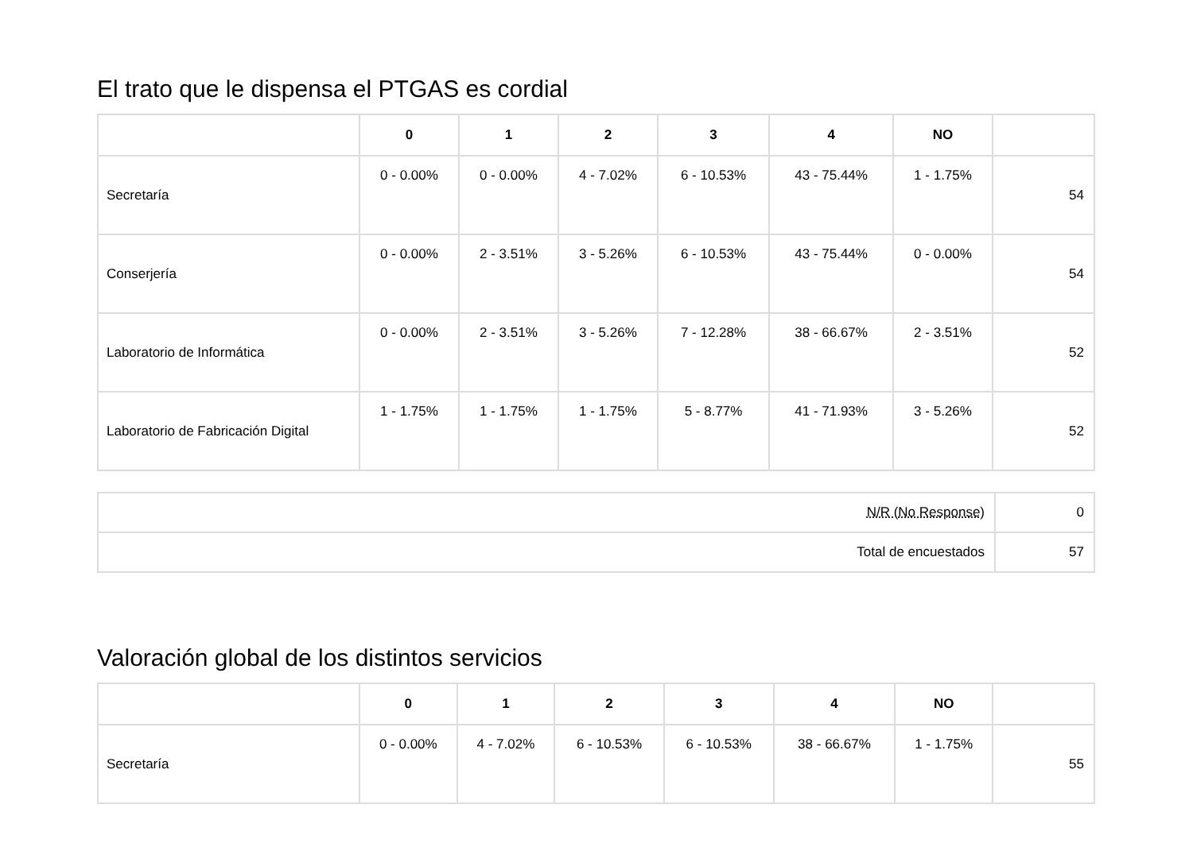El trato que le dispensa el PTGAS es cordial
| | 0 | 1 | 2 | 3 | 4 | NO | |
| --- | --- | --- | --- | --- | --- | --- | --- |
| Secretaría | 0 - 0.00% | 0 - 0.00% | 4 - 7.02% | 6 - 10.53% | 43 - 75.44% | 1 - 1.75% | 54 |
| Conserjería | 0 - 0.00% | 2 - 3.51% | 3 - 5.26% | 6 - 10.53% | 43 - 75.44% | 0 - 0.00% | 54 |
| Laboratorio de Informática | 0 - 0.00% | 2 - 3.51% | 3 - 5.26% | 7 - 12.28% | 38 - 66.67% | 2 - 3.51% | 52 |
| Laboratorio de Fabricación Digital | 1 - 1.75% | 1 - 1.75% | 1 - 1.75% | 5 - 8.77% | 41 - 71.93% | 3 - 5.26% | 52 |
| N/R (No Response) | 0 |
| Total de encuestados | 57 |
Valoración global de los distintos servicios
| | 0 | 1 | 2 | 3 | 4 | NO | |
| --- | --- | --- | --- | --- | --- | --- | --- |
| Secretaría | 0 - 0.00% | 4 - 7.02% | 6 - 10.53% | 6 - 10.53% | 38 - 66.67% | 1 - 1.75% | 55 |